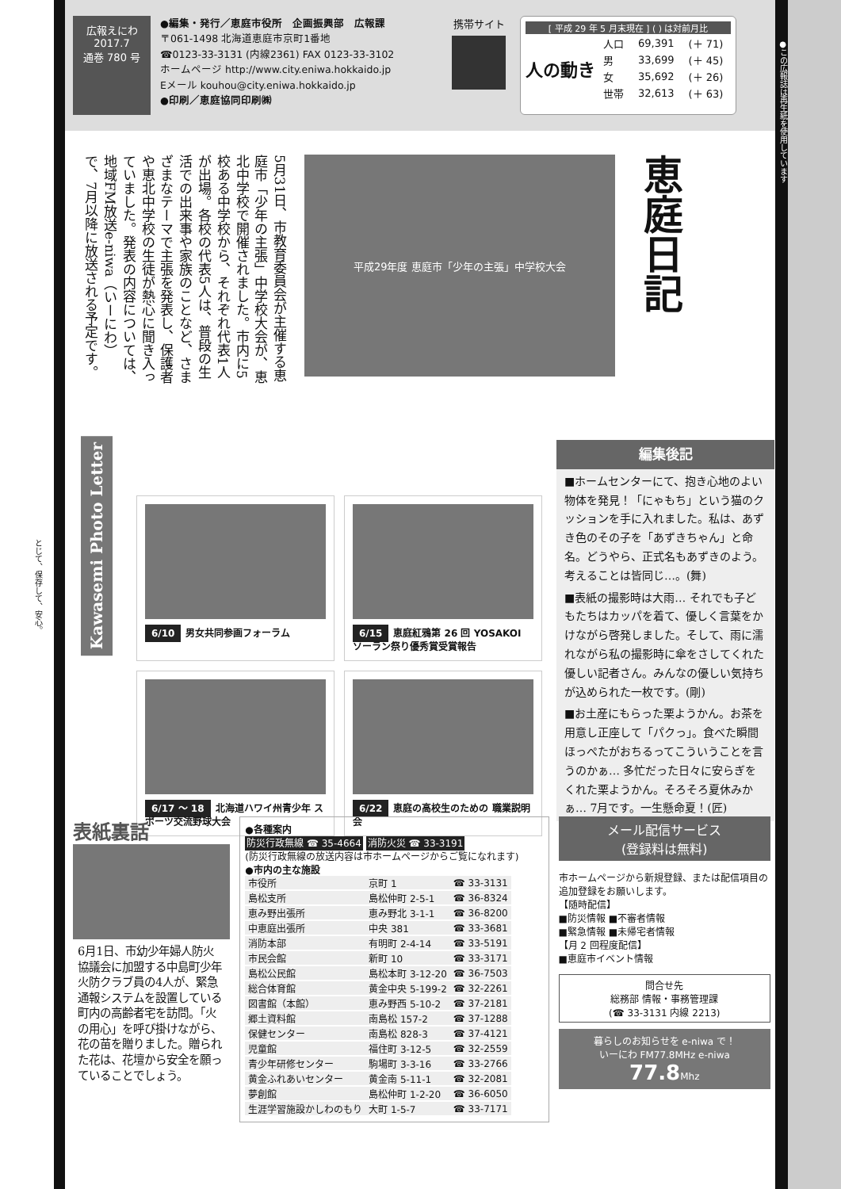広報えにわ
2017.7
通巻 780 号
●編集・発行／恵庭市役所　企画振興部　広報課
〒061-1498 北海道恵庭市京町1番地
☎0123-33-3131 (内線2361) FAX 0123-33-3102
ホームページ http://www.city.eniwa.hokkaido.jp
Eメール kouhou@city.eniwa.hokkaido.jp
●印刷／恵庭協同印刷㈱
携帯サイト
[ 平成 29 年 5 月末現在 ] ( ) は対前月比
人の動き
| 人口 | 69,391 | (＋ 71) |
| 男 | 33,699 | (＋ 45) |
| 女 | 35,692 | (＋ 26) |
| 世帯 | 32,613 | (＋ 63) |
5月31日、市教育委員会が主催する恵庭市「少年の主張」中学校大会が、恵北中学校で開催されました。市内に5校ある中学校から、それぞれ代表1人が出場。各校の代表5人は、普段の生活での出来事や家族のことなど、さまざまなテーマで主張を発表し、保護者や恵北中学校の生徒が熱心に聞き入っていました。発表の内容については、地域FM放送e-niwa（いーにわ）で、7月以降に放送される予定です。
平成29年度 恵庭市「少年の主張」中学校大会
恵庭日記
Kawasemi Photo Letter
6/10 男女共同参画フォーラム
6/15 恵庭紅鴉第 26 回 YOSAKOI ソーラン祭り優秀賞受賞報告
6/17 ～ 18 北海道ハワイ州青少年 スポーツ交流野球大会
6/22 恵庭の高校生のための 職業説明会
編集後記
■ホームセンターにて、抱き心地のよい物体を発見！「にゃもち」という猫のクッションを手に入れました。私は、あずき色のその子を「あずきちゃん」と命名。どうやら、正式名もあずきのよう。考えることは皆同じ…。(舞)
■表紙の撮影時は大雨… それでも子どもたちはカッパを着て、優しく言葉をかけながら啓発しました。そして、雨に濡れながら私の撮影時に傘をさしてくれた優しい記者さん。みんなの優しい気持ちが込められた一枚です。(剛)
■お土産にもらった栗ようかん。お茶を用意し正座して「パクっ」。食べた瞬間ほっぺたがおちるってこういうことを言うのかぁ… 多忙だった日々に安らぎをくれた栗ようかん。そろそろ夏休みかぁ… 7月です。一生懸命夏！(匠)
表紙裏話
6月1日、市幼少年婦人防火協議会に加盟する中島町少年火防クラブ員の4人が、緊急通報システムを設置している町内の高齢者宅を訪問。「火の用心」を呼び掛けながら、花の苗を贈りました。贈られた花は、花壇から安全を願っていることでしょう。
●各種案内
防災行政無線 ☎ 35-4664 消防火災 ☎ 33-3191
(防災行政無線の放送内容は市ホームページからご覧になれます)
●市内の主な施設
| 市役所 | 京町 1 | ☎ 33-3131 |
| 島松支所 | 島松仲町 2-5-1 | ☎ 36-8324 |
| 恵み野出張所 | 恵み野北 3-1-1 | ☎ 36-8200 |
| 中恵庭出張所 | 中央 381 | ☎ 33-3681 |
| 消防本部 | 有明町 2-4-14 | ☎ 33-5191 |
| 市民会館 | 新町 10 | ☎ 33-3171 |
| 島松公民館 | 島松本町 3-12-20 | ☎ 36-7503 |
| 総合体育館 | 黄金中央 5-199-2 | ☎ 32-2261 |
| 図書館（本館） | 恵み野西 5-10-2 | ☎ 37-2181 |
| 郷土資料館 | 南島松 157-2 | ☎ 37-1288 |
| 保健センター | 南島松 828-3 | ☎ 37-4121 |
| 児童館 | 福住町 3-12-5 | ☎ 32-2559 |
| 青少年研修センター | 駒場町 3-3-16 | ☎ 33-2766 |
| 黄金ふれあいセンター | 黄金南 5-11-1 | ☎ 32-2081 |
| 夢創館 | 島松仲町 1-2-20 | ☎ 36-6050 |
| 生涯学習施設かしわのもり | 大町 1-5-7 | ☎ 33-7171 |
メール配信サービス
(登録料は無料)
市ホームページから新規登録、または配信項目の追加登録をお願いします。
【随時配信】
■防災情報 ■不審者情報
■緊急情報 ■未帰宅者情報
【月 2 回程度配信】
■恵庭市イベント情報
問合せ先
総務部 情報・事務管理課
(☎ 33-3131 内線 2213)
暮らしのお知らせを e-niwa で！
いーにわ FM77.8MHz e-niwa 77.8 Mhz
●この広報誌は再生紙を使用しています
とじて、保存して、安心。